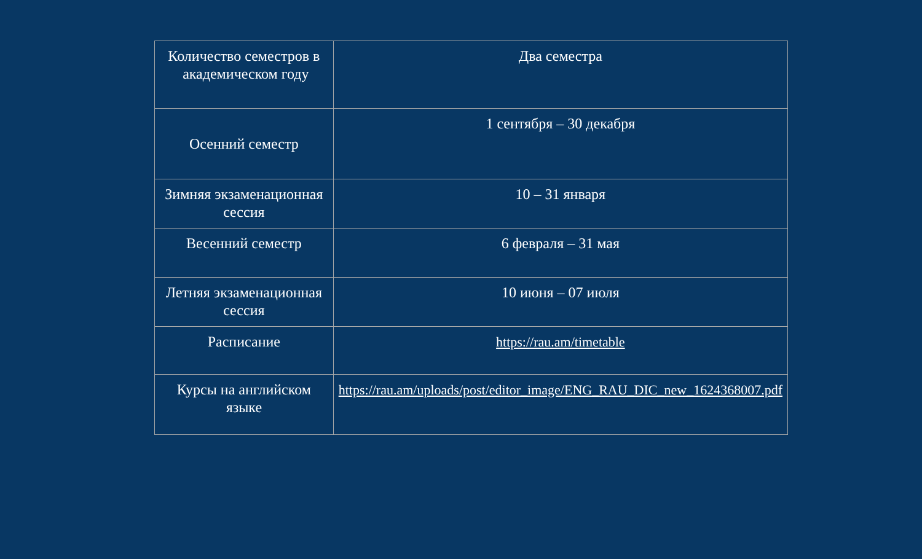| Количество семестров в академическом году | Два семестра |
| Осенний семестр | 1 сентября – 30 декабря |
| Зимняя экзаменационная сессия | 10 – 31 января |
| Весенний семестр | 6 февраля – 31 мая |
| Летняя экзаменационная сессия | 10 июня – 07 июля |
| Расписание | https://rau.am/timetable |
| Курсы на английском языке | https://rau.am/uploads/post/editor_image/ENG_RAU_DIC_new_1624368007.pdf |